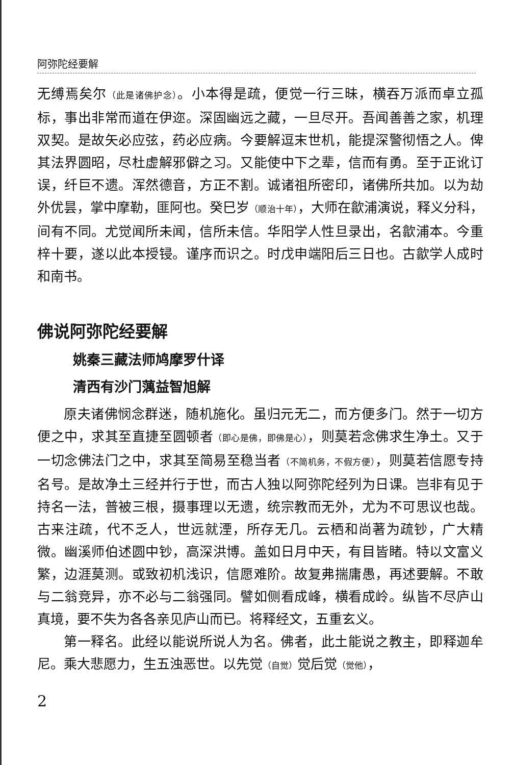阿弥陀经要解
无缚焉矣尔（此是诸佛护念）。小本得是疏，便觉一行三昧，横吞万派而卓立孤标，事出非常而道在伊迩。深固幽远之藏，一旦尽开。吾闻善善之家，机理双契。是故矢必应弦，药必应病。今要解逗末世机，能提深警彻悟之人。俾其法界圆昭，尽杜虚解邪僻之习。又能使中下之辈，信而有勇。至于正讹订误，纤巨不遗。浑然德音，方正不割。诚诸祖所密印，诸佛所共加。以为劫外优昙，掌中摩勒，匪阿也。癸巳岁（顺治十年），大师在歙浦演说，释义分科，间有不同。尤觉闻所未闻，信所未信。华阳学人性旦录出，名歙浦本。今重梓十要，遂以此本授锓。谨序而识之。时戊申端阳后三日也。古歙学人成时和南书。
佛说阿弥陀经要解
姚秦三藏法师鸠摩罗什译
清西有沙门蕅益智旭解
原夫诸佛悯念群迷，随机施化。虽归元无二，而方便多门。然于一切方便之中，求其至直捷至圆顿者（即心是佛，即佛是心），则莫若念佛求生净土。又于一切念佛法门之中，求其至简易至稳当者（不简机务，不假方便），则莫若信愿专持名号。是故净土三经并行于世，而古人独以阿弥陀经列为日课。岂非有见于持名一法，普被三根，摄事理以无遗，统宗教而无外，尤为不可思议也哉。古来注疏，代不乏人，世远就湮，所存无几。云栖和尚著为疏钞，广大精微。幽溪师伯述圆中钞，高深洪博。盖如日月中天，有目皆睹。特以文富义繁，边涯莫测。或致初机浅识，信愿难阶。故复弗揣庸愚，再述要解。不敢与二翁竞异，亦不必与二翁强同。譬如侧看成峰，横看成岭。纵皆不尽庐山真境，要不失为各各亲见庐山而已。将释经文，五重玄义。
第一释名。此经以能说所说人为名。佛者，此土能说之教主，即释迦牟尼。乘大悲愿力，生五浊恶世。以先觉（自觉）觉后觉（觉他），
2